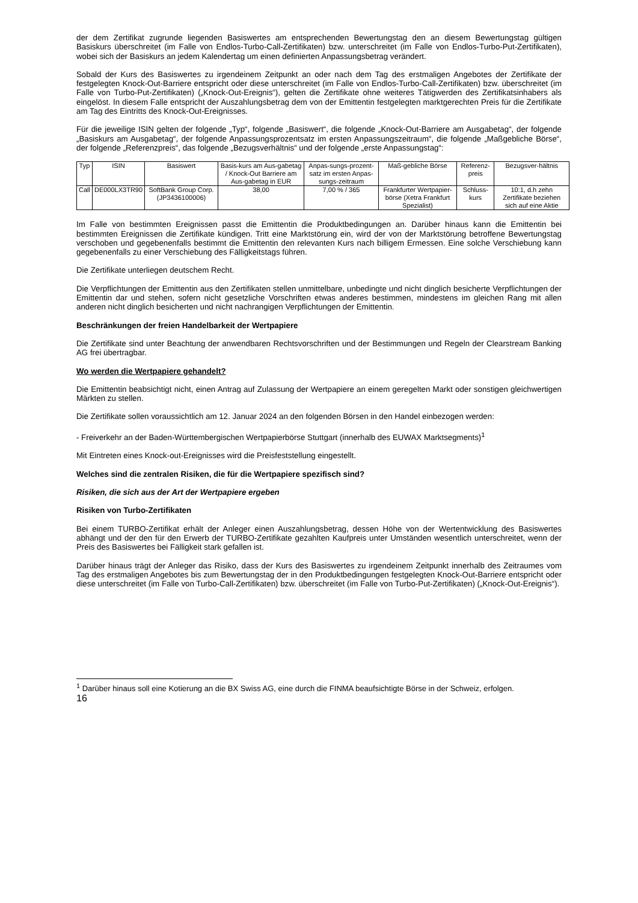der dem Zertifikat zugrunde liegenden Basiswertes am entsprechenden Bewertungstag den an diesem Bewertungstag gültigen Basiskurs überschreitet (im Falle von Endlos-Turbo-Call-Zertifikaten) bzw. unterschreitet (im Falle von Endlos-Turbo-Put-Zertifikaten), wobei sich der Basiskurs an jedem Kalendertag um einen definierten Anpassungsbetrag verändert.
Sobald der Kurs des Basiswertes zu irgendeinem Zeitpunkt an oder nach dem Tag des erstmaligen Angebotes der Zertifikate der festgelegten Knock-Out-Barriere entspricht oder diese unterschreitet (im Falle von Endlos-Turbo-Call-Zertifikaten) bzw. überschreitet (im Falle von Turbo-Put-Zertifikaten) („Knock-Out-Ereignis“), gelten die Zertifikate ohne weiteres Tätigwerden des Zertifikatsinhabers als eingelöst. In diesem Falle entspricht der Auszahlungsbetrag dem von der Emittentin festgelegten marktgerechten Preis für die Zertifikate am Tag des Eintritts des Knock-Out-Ereignisses.
Für die jeweilige ISIN gelten der folgende „Typ“, folgende „Basiswert“, die folgende „Knock-Out-Barriere am Ausgabetag“, der folgende „Basiskurs am Ausgabetag“, der folgende Anpassungsprozentsatz im ersten Anpassungszeitraum“, die folgende „Maßgebliche Börse“, der folgende „Referenzpreis“, das folgende „Bezugsverhältnis“ und der folgende „erste Anpassungstag“:
| Typ | ISIN | Basiswert | Basis-kurs am Aus-gabetag / Knock-Out Barriere am Aus-gabetag in EUR | Anpas-sungs-prozent-satz im ersten Anpas-sungs-zeitraum | Maß-gebliche Börse | Referenz-preis | Bezugsver-hältnis |
| --- | --- | --- | --- | --- | --- | --- | --- |
| Call | DE000LX3TR90 | SoftBank Group Corp. (JP3436100006) | 38,00 | 7,00 % / 365 | Frankfurter Wertpapier-börse (Xetra Frankfurt Spezialist) | Schluss-kurs | 10:1, d.h zehn Zertifikate beziehen sich auf eine Aktie |
Im Falle von bestimmten Ereignissen passt die Emittentin die Produktbedingungen an. Darüber hinaus kann die Emittentin bei bestimmten Ereignissen die Zertifikate kündigen. Tritt eine Marktstörung ein, wird der von der Marktstörung betroffene Bewertungstag verschoben und gegebenenfalls bestimmt die Emittentin den relevanten Kurs nach billigem Ermessen. Eine solche Verschiebung kann gegebenenfalls zu einer Verschiebung des Fälligkeitstags führen.
Die Zertifikate unterliegen deutschem Recht.
Die Verpflichtungen der Emittentin aus den Zertifikaten stellen unmittelbare, unbedingte und nicht dinglich besicherte Verpflichtungen der Emittentin dar und stehen, sofern nicht gesetzliche Vorschriften etwas anderes bestimmen, mindestens im gleichen Rang mit allen anderen nicht dinglich besicherten und nicht nachrangigen Verpflichtungen der Emittentin.
Beschränkungen der freien Handelbarkeit der Wertpapiere
Die Zertifikate sind unter Beachtung der anwendbaren Rechtsvorschriften und der Bestimmungen und Regeln der Clearstream Banking AG frei übertragbar.
Wo werden die Wertpapiere gehandelt?
Die Emittentin beabsichtigt nicht, einen Antrag auf Zulassung der Wertpapiere an einem geregelten Markt oder sonstigen gleichwertigen Märkten zu stellen.
Die Zertifikate sollen voraussichtlich am 12. Januar 2024 an den folgenden Börsen in den Handel einbezogen werden:
- Freiverkehr an der Baden-Württembergischen Wertpapierbörse Stuttgart (innerhalb des EUWAX Marktsegments)<sup>1</sup>
Mit Eintreten eines Knock-out-Ereignisses wird die Preisfeststellung eingestellt.
Welches sind die zentralen Risiken, die für die Wertpapiere spezifisch sind?
Risiken, die sich aus der Art der Wertpapiere ergeben
Risiken von Turbo-Zertifikaten
Bei einem TURBO-Zertifikat erhält der Anleger einen Auszahlungsbetrag, dessen Höhe von der Wertentwicklung des Basiswertes abhängt und der den für den Erwerb der TURBO-Zertifikate gezahlten Kaufpreis unter Umständen wesentlich unterschreitet, wenn der Preis des Basiswertes bei Fälligkeit stark gefallen ist.
Darüber hinaus trägt der Anleger das Risiko, dass der Kurs des Basiswertes zu irgendeinem Zeitpunkt innerhalb des Zeitraumes vom Tag des erstmaligen Angebotes bis zum Bewertungstag der in den Produktbedingungen festgelegten Knock-Out-Barriere entspricht oder diese unterschreitet (im Falle von Turbo-Call-Zertifikaten) bzw. überschreitet (im Falle von Turbo-Put-Zertifikaten) („Knock-Out-Ereignis“).
<sup>1</sup> Darüber hinaus soll eine Kotierung an die BX Swiss AG, eine durch die FINMA beaufsichtigte Börse in der Schweiz, erfolgen.
16